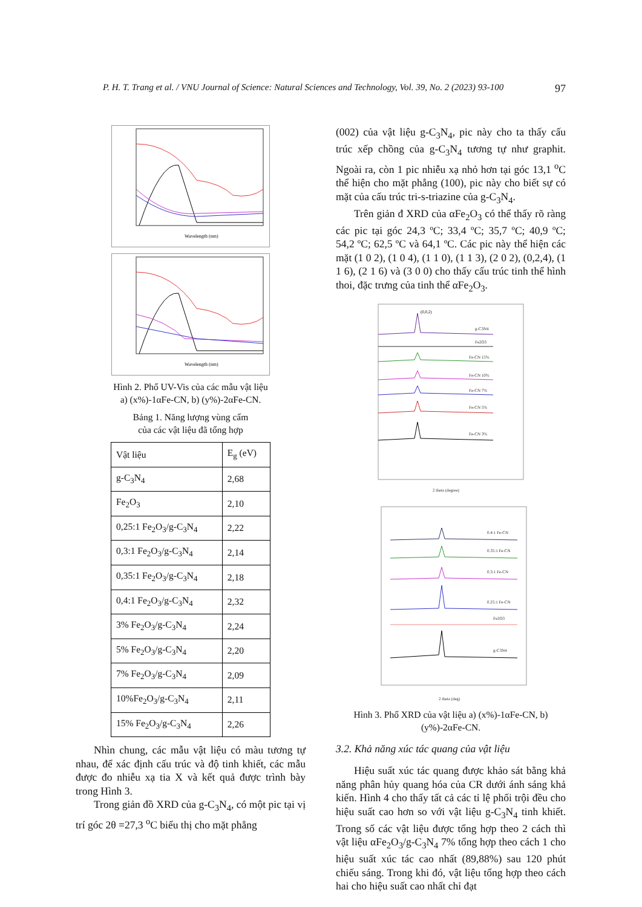P. H. T. Trang et al. / VNU Journal of Science: Natural Sciences and Technology, Vol. 39, No. 2 (2023) 93-100 97
Wavelength (nm)
Wavelength (nm)
Hình 2. Phổ UV-Vis của các mẫu vật liệu
a) (x%)-1αFe-CN, b) (y%)-2αFe-CN.
Bảng 1. Năng lượng vùng cấm
của các vật liệu đã tổng hợp
| Vật liệu | E<sub>g</sub> (eV) |
| g-C<sub>3</sub>N<sub>4</sub> | 2,68 |
| Fe<sub>2</sub>O<sub>3</sub> | 2,10 |
| 0,25:1 Fe<sub>2</sub>O<sub>3</sub>/g-C<sub>3</sub>N<sub>4</sub> | 2,22 |
| 0,3:1 Fe<sub>2</sub>O<sub>3</sub>/g-C<sub>3</sub>N<sub>4</sub> | 2,14 |
| 0,35:1 Fe<sub>2</sub>O<sub>3</sub>/g-C<sub>3</sub>N<sub>4</sub> | 2,18 |
| 0,4:1 Fe<sub>2</sub>O<sub>3</sub>/g-C<sub>3</sub>N<sub>4</sub> | 2,32 |
| 3% Fe<sub>2</sub>O<sub>3</sub>/g-C<sub>3</sub>N<sub>4</sub> | 2,24 |
| 5% Fe<sub>2</sub>O<sub>3</sub>/g-C<sub>3</sub>N<sub>4</sub> | 2,20 |
| 7% Fe<sub>2</sub>O<sub>3</sub>/g-C<sub>3</sub>N<sub>4</sub> | 2,09 |
| 10%Fe<sub>2</sub>O<sub>3</sub>/g-C<sub>3</sub>N<sub>4</sub> | 2,11 |
| 15% Fe<sub>2</sub>O<sub>3</sub>/g-C<sub>3</sub>N<sub>4</sub> | 2,26 |
Nhìn chung, các mẫu vật liệu có màu tương tự nhau, để xác định cấu trúc và độ tinh khiết, các mẫu được đo nhiễu xạ tia X và kết quả được trình bày trong Hình 3.
Trong giản đồ XRD của g-C<sub>3</sub>N<sub>4</sub>, có một pic tại vị trí góc 2θ =27,3 <sup>o</sup>C biểu thị cho mặt phẳng
(002) của vật liệu g-C<sub>3</sub>N<sub>4</sub>, pic này cho ta thấy cấu trúc xếp chồng của g-C<sub>3</sub>N<sub>4</sub> tương tự như graphit. Ngoài ra, còn 1 pic nhiễu xạ nhỏ hơn tại góc 13,1 <sup>o</sup>C thể hiện cho mặt phẳng (100), pic này cho biết sự có mặt của cấu trúc tri-s-triazine của g-C<sub>3</sub>N<sub>4</sub>.
Trên giản đ XRD của αFe<sub>2</sub>O<sub>3</sub> có thể thấy rõ ràng các pic tại góc 24,3 ºC; 33,4 ºC; 35,7 ºC; 40,9 ºC; 54,2 ºC; 62,5 ºC và 64,1 ºC. Các pic này thể hiện các mặt (1 0 2), (1 0 4), (1 1 0), (1 1 3), (2 0 2), (0,2,4), (1 1 6), (2 1 6) và (3 0 0) cho thấy cấu trúc tinh thể hình thoi, đặc trưng của tinh thể αFe<sub>2</sub>O<sub>3</sub>.
(0,0,2)
g-C3N4
Fe2O3
Fe-CN 15%
Fe-CN 10%
Fe-CN 7%
Fe-CN 5%
Fe-CN 3%
2 theta (degree)
0.4:1 Fe-CN
0.35:1 Fe-CN
0.3:1 Fe-CN
0.25:1 Fe-CN
Fe2O3
g-C3N4
2 theta (deg)
Hình 3. Phổ XRD của vật liệu a) (x%)-1αFe-CN, b) (y%)-2αFe-CN.
3.2. Khả năng xúc tác quang của vật liệu
Hiệu suất xúc tác quang được khảo sát bằng khả năng phân hủy quang hóa của CR dưới ánh sáng khả kiến. Hình 4 cho thấy tất cả các tỉ lệ phối trội đều cho hiệu suất cao hơn so với vật liệu g-C<sub>3</sub>N<sub>4</sub> tinh khiết. Trong số các vật liệu được tổng hợp theo 2 cách thì vật liệu αFe<sub>2</sub>O<sub>3</sub>/g-C<sub>3</sub>N<sub>4</sub> 7% tổng hợp theo cách 1 cho hiệu suất xúc tác cao nhất (89,88%) sau 120 phút chiếu sáng. Trong khi đó, vật liệu tổng hợp theo cách hai cho hiệu suất cao nhất chỉ đạt